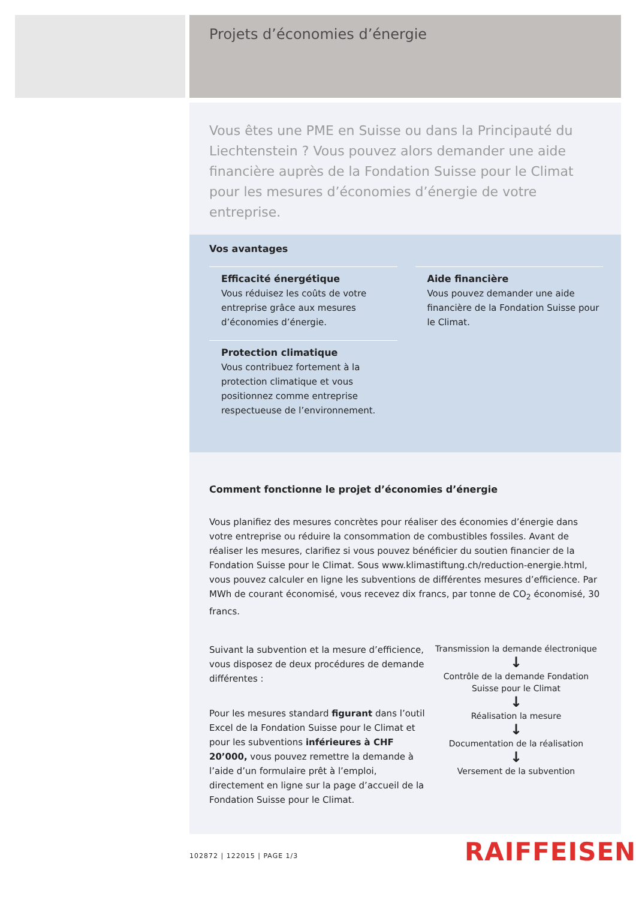Projets d’économies d’énergie
Vous êtes une PME en Suisse ou dans la Principauté du Liechtenstein ? Vous pouvez alors demander une aide financière auprès de la Fondation Suisse pour le Climat pour les mesures d’économies d’énergie de votre entreprise.
Vos avantages
Efficacité énergétique
Vous réduisez les coûts de votre entreprise grâce aux mesures d’économies d’énergie.
Aide financière
Vous pouvez demander une aide financière de la Fondation Suisse pour le Climat.
Protection climatique
Vous contribuez fortement à la protection climatique et vous positionnez comme entreprise respectueuse de l’environnement.
Comment fonctionne le projet d’économies d’énergie
Vous planifiez des mesures concrètes pour réaliser des économies d’énergie dans votre entreprise ou réduire la consommation de combustibles fossiles. Avant de réaliser les mesures, clarifiez si vous pouvez bénéficier du soutien financier de la Fondation Suisse pour le Climat. Sous www.klimastiftung.ch/reduction-energie.html, vous pouvez calculer en ligne les subventions de différentes mesures d’efficience. Par MWh de courant économisé, vous recevez dix francs, par tonne de CO<sub>2</sub> économisé, 30 francs.
Suivant la subvention et la mesure d’efficience, vous disposez de deux procédures de demande différentes :
Pour les mesures standard figurant dans l’outil Excel de la Fondation Suisse pour le Climat et pour les subventions inférieures à CHF 20’000, vous pouvez remettre la demande à l’aide d’un formulaire prêt à l’emploi, directement en ligne sur la page d’accueil de la Fondation Suisse pour le Climat.
Transmission la demande électronique
↓
Contrôle de la demande Fondation Suisse pour le Climat
↓
Réalisation la mesure
↓
Documentation de la réalisation
↓
Versement de la subvention
102872 | 122015 | PAGE 1/3 RAIFFEISEN